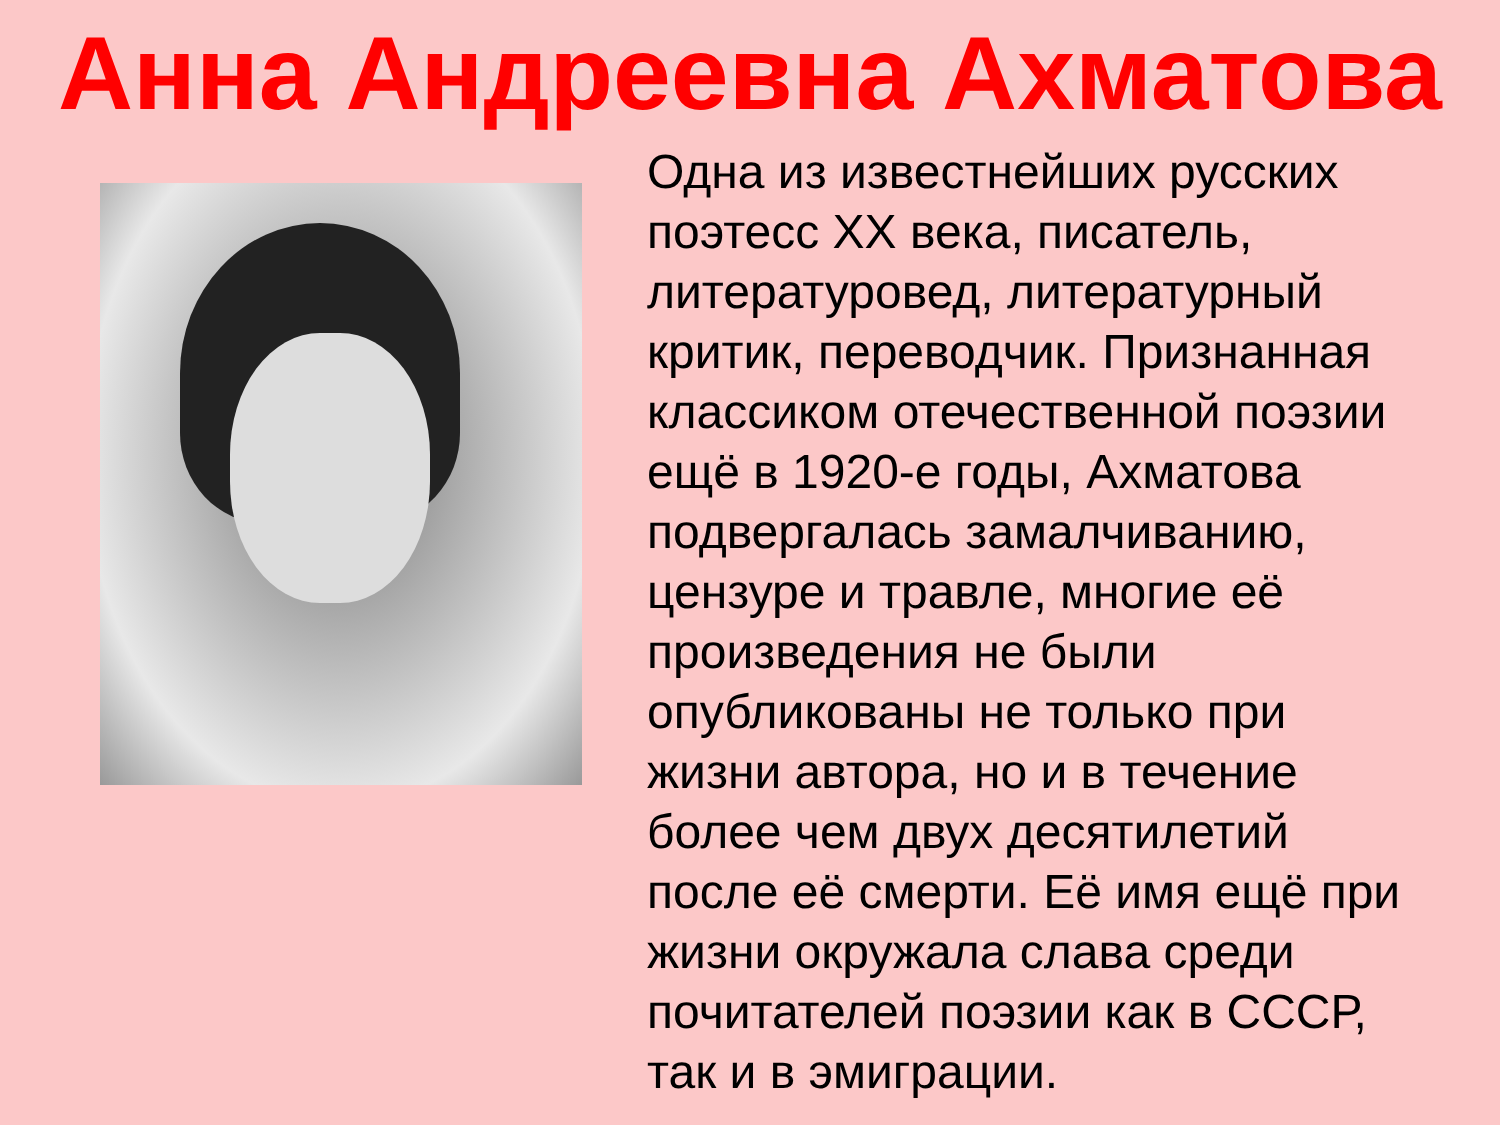Анна Андреевна Ахматова
Одна из известнейших русских поэтесс XX века, писатель, литературовед, литературный критик, переводчик. Признанная классиком отечественной поэзии ещё в 1920-е годы, Ахматова подвергалась замалчиванию, цензуре и травле, многие её произведения не были опубликованы не только при жизни автора, но и в течение более чем двух десятилетий после её смерти. Её имя ещё при жизни окружала слава среди почитателей поэзии как в СССР, так и в эмиграции.